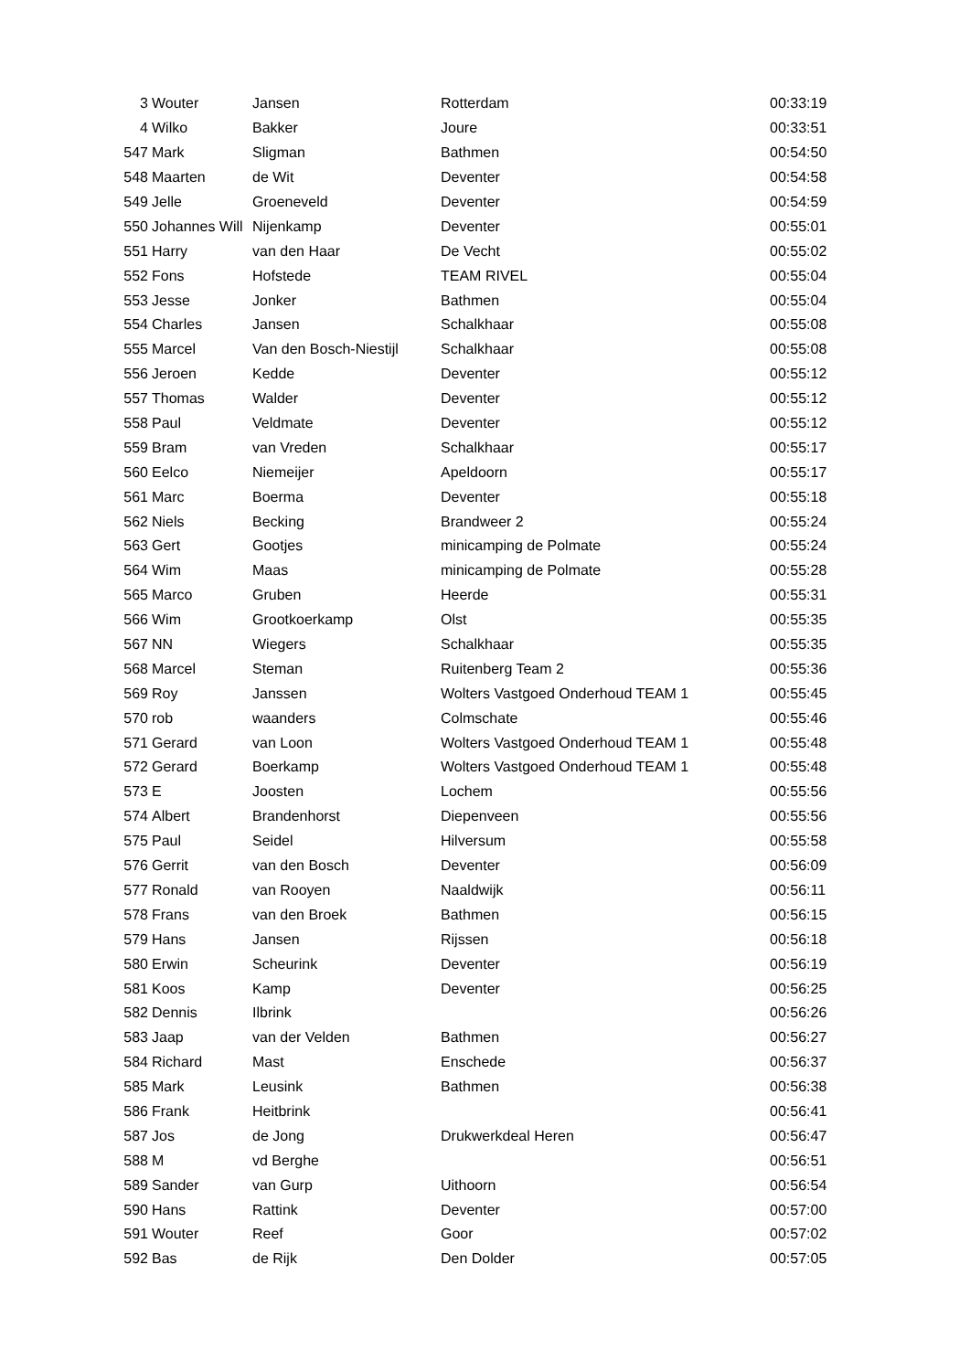| 3 | Wouter | Jansen | Rotterdam | 00:33:19 |
| 4 | Wilko | Bakker | Joure | 00:33:51 |
| 547 | Mark | Sligman | Bathmen | 00:54:50 |
| 548 | Maarten | de Wit | Deventer | 00:54:58 |
| 549 | Jelle | Groeneveld | Deventer | 00:54:59 |
| 550 | Johannes Will | Nijenkamp | Deventer | 00:55:01 |
| 551 | Harry | van den Haar | De Vecht | 00:55:02 |
| 552 | Fons | Hofstede | TEAM RIVEL | 00:55:04 |
| 553 | Jesse | Jonker | Bathmen | 00:55:04 |
| 554 | Charles | Jansen | Schalkhaar | 00:55:08 |
| 555 | Marcel | Van den Bosch-Niestijl | Schalkhaar | 00:55:08 |
| 556 | Jeroen | Kedde | Deventer | 00:55:12 |
| 557 | Thomas | Walder | Deventer | 00:55:12 |
| 558 | Paul | Veldmate | Deventer | 00:55:12 |
| 559 | Bram | van Vreden | Schalkhaar | 00:55:17 |
| 560 | Eelco | Niemeijer | Apeldoorn | 00:55:17 |
| 561 | Marc | Boerma | Deventer | 00:55:18 |
| 562 | Niels | Becking | Brandweer 2 | 00:55:24 |
| 563 | Gert | Gootjes | minicamping de Polmate | 00:55:24 |
| 564 | Wim | Maas | minicamping de Polmate | 00:55:28 |
| 565 | Marco | Gruben | Heerde | 00:55:31 |
| 566 | Wim | Grootkoerkamp | Olst | 00:55:35 |
| 567 | NN | Wiegers | Schalkhaar | 00:55:35 |
| 568 | Marcel | Steman | Ruitenberg Team 2 | 00:55:36 |
| 569 | Roy | Janssen | Wolters Vastgoed Onderhoud TEAM 1 | 00:55:45 |
| 570 | rob | waanders | Colmschate | 00:55:46 |
| 571 | Gerard | van Loon | Wolters Vastgoed Onderhoud TEAM 1 | 00:55:48 |
| 572 | Gerard | Boerkamp | Wolters Vastgoed Onderhoud TEAM 1 | 00:55:48 |
| 573 | E | Joosten | Lochem | 00:55:56 |
| 574 | Albert | Brandenhorst | Diepenveen | 00:55:56 |
| 575 | Paul | Seidel | Hilversum | 00:55:58 |
| 576 | Gerrit | van den Bosch | Deventer | 00:56:09 |
| 577 | Ronald | van Rooyen | Naaldwijk | 00:56:11 |
| 578 | Frans | van den Broek | Bathmen | 00:56:15 |
| 579 | Hans | Jansen | Rijssen | 00:56:18 |
| 580 | Erwin | Scheurink | Deventer | 00:56:19 |
| 581 | Koos | Kamp | Deventer | 00:56:25 |
| 582 | Dennis | Ilbrink | | 00:56:26 |
| 583 | Jaap | van der Velden | Bathmen | 00:56:27 |
| 584 | Richard | Mast | Enschede | 00:56:37 |
| 585 | Mark | Leusink | Bathmen | 00:56:38 |
| 586 | Frank | Heitbrink | | 00:56:41 |
| 587 | Jos | de Jong | Drukwerkdeal Heren | 00:56:47 |
| 588 | M | vd Berghe | | 00:56:51 |
| 589 | Sander | van Gurp | Uithoorn | 00:56:54 |
| 590 | Hans | Rattink | Deventer | 00:57:00 |
| 591 | Wouter | Reef | Goor | 00:57:02 |
| 592 | Bas | de Rijk | Den Dolder | 00:57:05 |